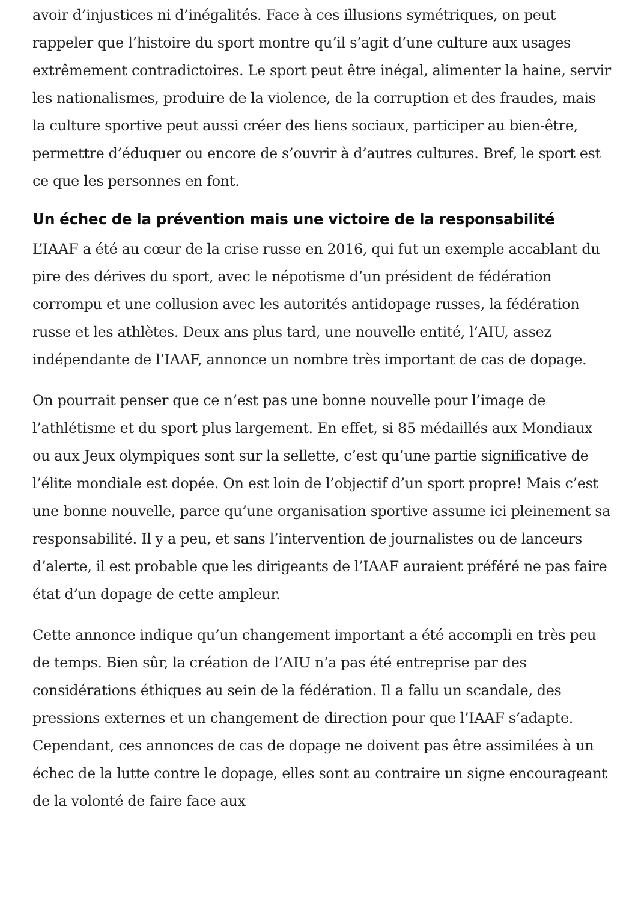avoir d’injustices ni d’inégalités. Face à ces illusions symétriques, on peut rappeler que l’histoire du sport montre qu’il s’agit d’une culture aux usages extrêmement contradictoires. Le sport peut être inégal, alimenter la haine, servir les nationalismes, produire de la violence, de la corruption et des fraudes, mais la culture sportive peut aussi créer des liens sociaux, participer au bien-être, permettre d’éduquer ou encore de s’ouvrir à d’autres cultures. Bref, le sport est ce que les personnes en font.
Un échec de la prévention mais une victoire de la responsabilité
L’IAAF a été au cœur de la crise russe en 2016, qui fut un exemple accablant du pire des dérives du sport, avec le népotisme d’un président de fédération corrompu et une collusion avec les autorités antidopage russes, la fédération russe et les athlètes. Deux ans plus tard, une nouvelle entité, l’AIU, assez indépendante de l’IAAF, annonce un nombre très important de cas de dopage.
On pourrait penser que ce n’est pas une bonne nouvelle pour l’image de l’athlétisme et du sport plus largement. En effet, si 85 médaillés aux Mondiaux ou aux Jeux olympiques sont sur la sellette, c’est qu’une partie significative de l’élite mondiale est dopée. On est loin de l’objectif d’un sport propre! Mais c’est une bonne nouvelle, parce qu’une organisation sportive assume ici pleinement sa responsabilité. Il y a peu, et sans l’intervention de journalistes ou de lanceurs d’alerte, il est probable que les dirigeants de l’IAAF auraient préféré ne pas faire état d’un dopage de cette ampleur.
Cette annonce indique qu’un changement important a été accompli en très peu de temps. Bien sûr, la création de l’AIU n’a pas été entreprise par des considérations éthiques au sein de la fédération. Il a fallu un scandale, des pressions externes et un changement de direction pour que l’IAAF s’adapte. Cependant, ces annonces de cas de dopage ne doivent pas être assimilées à un échec de la lutte contre le dopage, elles sont au contraire un signe encourageant de la volonté de faire face aux